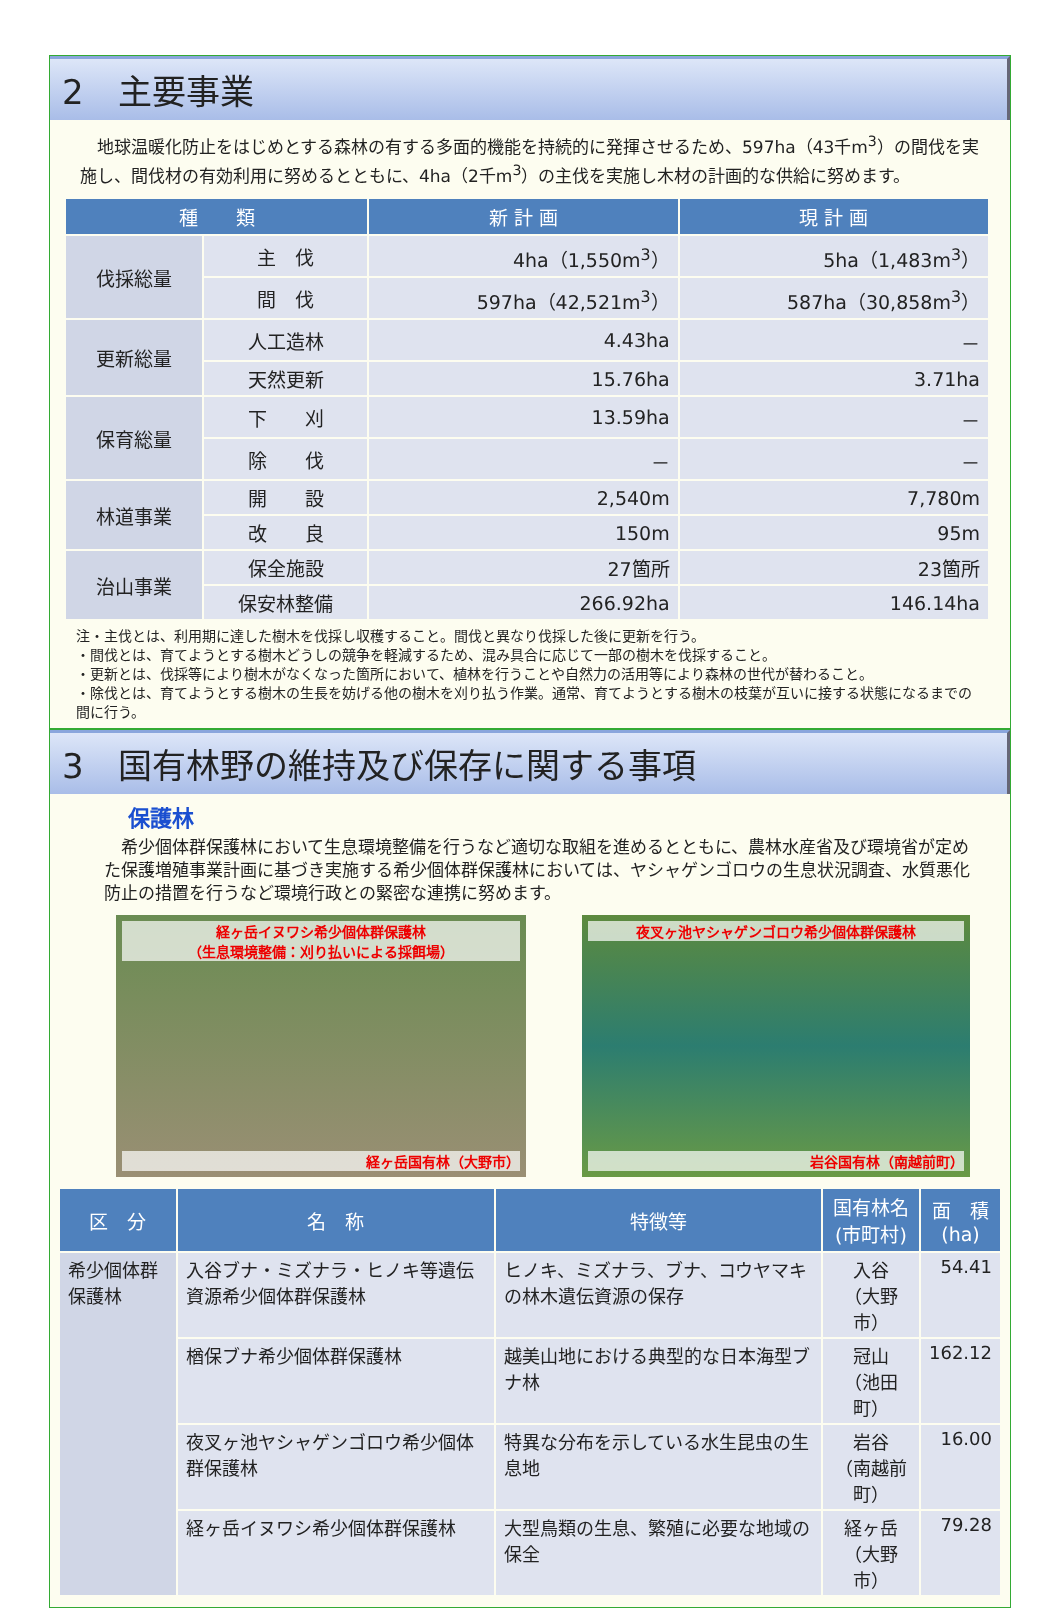2　主要事業
　地球温暖化防止をはじめとする森林の有する多面的機能を持続的に発揮させるため、597ha（43千m<sup>3</sup>）の間伐を実施し、間伐材の有効利用に努めるとともに、4ha（2千m<sup>3</sup>）の主伐を実施し木材の計画的な供給に努めます。
| 種 類 | | 新 計 画 | 現 計 画 |
| --- | --- | --- | --- |
| 伐採総量 | 主 伐 | 4ha（1,550m<sup>3</sup>） | 5ha（1,483m<sup>3</sup>） |
| | 間 伐 | 597ha（42,521m<sup>3</sup>） | 587ha（30,858m<sup>3</sup>） |
| 更新総量 | 人工造林 | 4.43ha | － |
| | 天然更新 | 15.76ha | 3.71ha |
| 保育総量 | 下 刈 | 13.59ha | － |
| | 除 伐 | － | － |
| 林道事業 | 開 設 | 2,540m | 7,780m |
| | 改 良 | 150m | 95m |
| 治山事業 | 保全施設 | 27箇所 | 23箇所 |
| | 保安林整備 | 266.92ha | 146.14ha |
注・主伐とは、利用期に達した樹木を伐採し収穫すること。間伐と異なり伐採した後に更新を行う。
・間伐とは、育てようとする樹木どうしの競争を軽減するため、混み具合に応じて一部の樹木を伐採すること。
・更新とは、伐採等により樹木がなくなった箇所において、植林を行うことや自然力の活用等により森林の世代が替わること。
・除伐とは、育てようとする樹木の生長を妨げる他の樹木を刈り払う作業。通常、育てようとする樹木の枝葉が互いに接する状態になるまでの間に行う。
3　国有林野の維持及び保存に関する事項
保護林
　希少個体群保護林において生息環境整備を行うなど適切な取組を進めるとともに、農林水産省及び環境省が定めた保護増殖事業計画に基づき実施する希少個体群保護林においては、ヤシャゲンゴロウの生息状況調査、水質悪化防止の措置を行うなど環境行政との緊密な連携に努めます。
経ヶ岳イヌワシ希少個体群保護林
（生息環境整備：刈り払いによる採餌場）
経ヶ岳国有林（大野市）
夜叉ヶ池ヤシャゲンゴロウ希少個体群保護林
岩谷国有林（南越前町）
| 区 分 | 名 称 | 特徴等 | 国有林名 (市町村) | 面 積 (ha) |
| --- | --- | --- | --- | --- |
| 希少個体群保護林 | 入谷ブナ・ミズナラ・ヒノキ等遺伝資源希少個体群保護林 | ヒノキ、ミズナラ、ブナ、コウヤマキの林木遺伝資源の保存 | 入谷 （大野市） | 54.41 |
| | 楢保ブナ希少個体群保護林 | 越美山地における典型的な日本海型ブナ林 | 冠山 （池田町） | 162.12 |
| | 夜叉ヶ池ヤシャゲンゴロウ希少個体群保護林 | 特異な分布を示している水生昆虫の生息地 | 岩谷 （南越前町） | 16.00 |
| | 経ヶ岳イヌワシ希少個体群保護林 | 大型鳥類の生息、繁殖に必要な地域の保全 | 経ヶ岳 （大野市） | 79.28 |